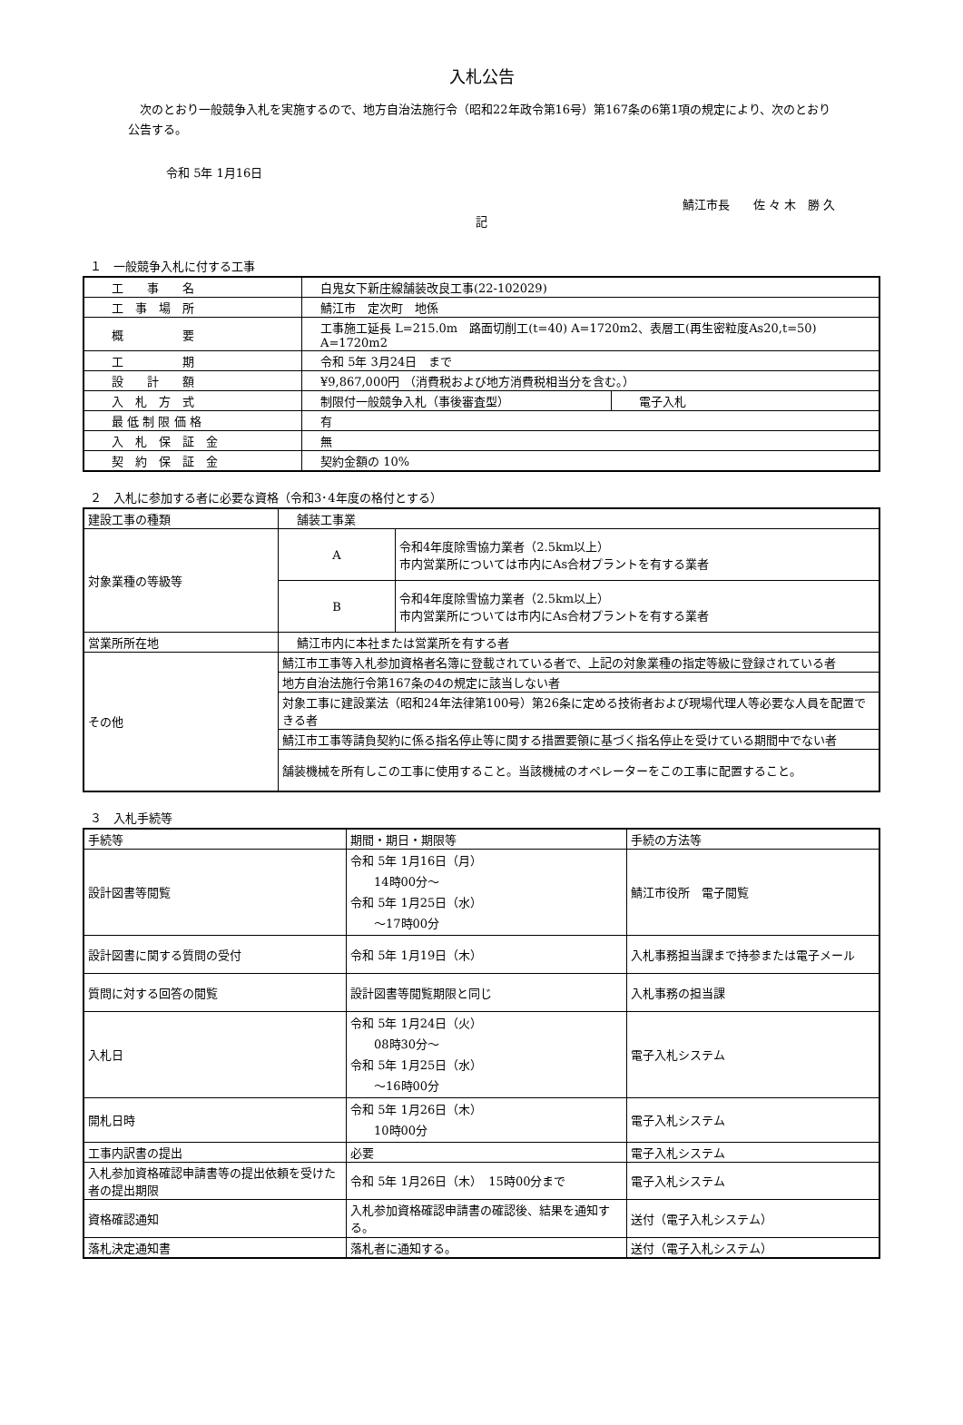入札公告
次のとおり一般競争入札を実施するので、地方自治法施行令（昭和22年政令第16号）第167条の6第1項の規定により、次のとおり公告する。
令和 5年 1月16日
鯖江市長　　佐 々 木　勝 久
記
１　一般競争入札に付する工事
| 工 事 名 | 白鬼女下新庄線舗装改良工事(22-102029) | |
| 工 事 場 所 | 鯖江市 定次町 地係 | |
| 概 要 | 工事施工延長 L=215.0m 路面切削工(t=40) A=1720m2、表層工(再生密粒度As20,t=50) A=1720m2 | |
| 工 期 | 令和 5年 3月24日 まで | |
| 設 計 額 | ¥9,867,000円 （消費税および地方消費税相当分を含む。） | |
| 入 札 方 式 | 制限付一般競争入札（事後審査型） | 電子入札 |
| 最 低 制 限 価 格 | 有 | |
| 入 札 保 証 金 | 無 | |
| 契 約 保 証 金 | 契約金額の 10% | |
２　入札に参加する者に必要な資格（令和3･4年度の格付とする）
| 建設工事の種類 | 舗装工事業 | |
| 対象業種の等級等 | A | 令和4年度除雪協力業者（2.5km以上） 市内営業所については市内にAs合材プラントを有する業者 |
| | B | 令和4年度除雪協力業者（2.5km以上） 市内営業所については市内にAs合材プラントを有する業者 |
| 営業所所在地 | 鯖江市内に本社または営業所を有する者 | |
| その他 | 鯖江市工事等入札参加資格者名簿に登載されている者で、上記の対象業種の指定等級に登録されている者 | |
| | 地方自治法施行令第167条の4の規定に該当しない者 | |
| | 対象工事に建設業法（昭和24年法律第100号）第26条に定める技術者および現場代理人等必要な人員を配置できる者 | |
| | 鯖江市工事等請負契約に係る指名停止等に関する措置要領に基づく指名停止を受けている期間中でない者 | |
| | 舗装機械を所有しこの工事に使用すること。当該機械のオペレーターをこの工事に配置すること。 | |
３　入札手続等
| 手続等 | 期間・期日・期限等 | 手続の方法等 |
| --- | --- | --- |
| 設計図書等閲覧 | 令和 5年 1月16日（月） 14時00分～ 令和 5年 1月25日（水） ～17時00分 | 鯖江市役所 電子閲覧 |
| 設計図書に関する質問の受付 | 令和 5年 1月19日（木） | 入札事務担当課まで持参または電子メール |
| 質問に対する回答の閲覧 | 設計図書等閲覧期限と同じ | 入札事務の担当課 |
| 入札日 | 令和 5年 1月24日（火） 08時30分～ 令和 5年 1月25日（水） ～16時00分 | 電子入札システム |
| 開札日時 | 令和 5年 1月26日（木） 10時00分 | 電子入札システム |
| 工事内訳書の提出 | 必要 | 電子入札システム |
| 入札参加資格確認申請書等の提出依頼を受けた者の提出期限 | 令和 5年 1月26日（木） 15時00分まで | 電子入札システム |
| 資格確認通知 | 入札参加資格確認申請書の確認後、結果を通知する。 | 送付（電子入札システム） |
| 落札決定通知書 | 落札者に通知する。 | 送付（電子入札システム） |